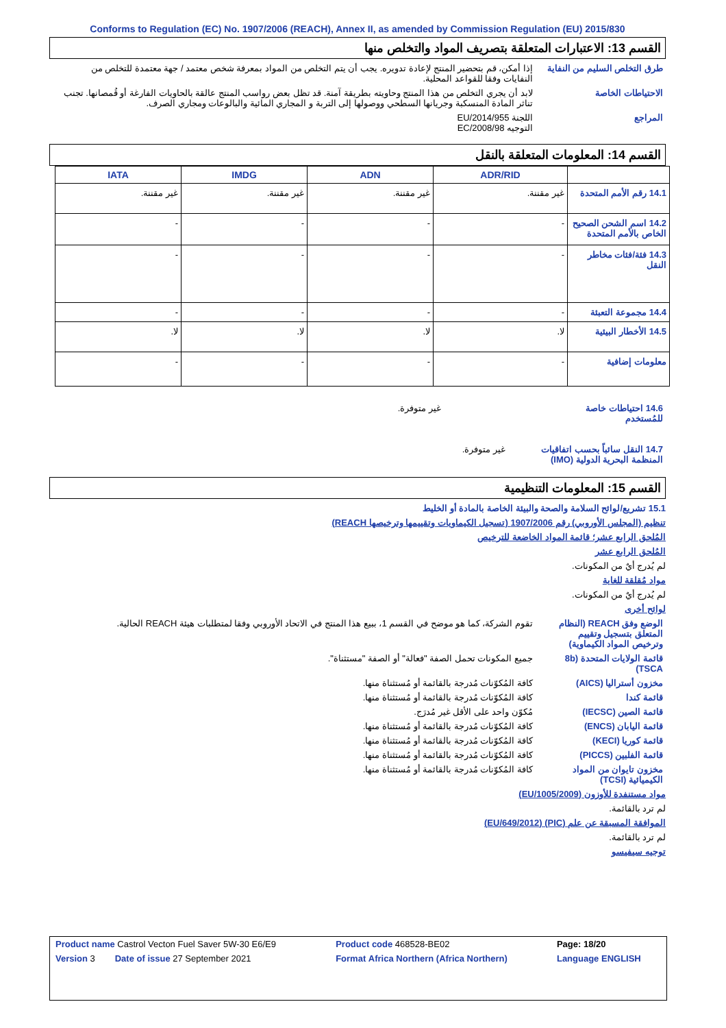Conforms to Regulation (EC) No. 1907/2006 (REACH), Annex II, as amended by Commission Regulation (EU) 2015/830
القسم 13: الاعتبارات المتعلقة بتصريف المواد والتخلص منها
طرق التخلص السليم من النفاية
إذا أمكن، قم بتحضير المنتج لإعادة تدويره. يجب أن يتم التخلص من المواد بمعرفة شخص معتمد / جهة معتمدة للتخلص من النفايات وفقا للقواعد المحلية.
الاحتياطات الخاصة لابد أن يجري التخلص من هذا المنتج وحاويته بطريقة آمنة. قد تظل بعض رواسب المنتج عالقة بالحاويات الفارغة أو قُمصانها. تجنب تناثر المادة المنسكبة وجريانها السطحي ووصولها إلى التربة و المجاري المائية والبالوعات ومجاري الصرف.
المراجع اللجنة EU/2014/955
التوجيه EC/2008/98
القسم 14: المعلومات المتعلقة بالنقل
| | ADR/RID | ADN | IMDG | IATA |
| --- | --- | --- | --- | --- |
| 14.1 رقم الأمم المتحدة | غير مقننة. | غير مقننة. | غير مقننة. | غير مقننة. |
| 14.2 اسم الشحن الصحيح الخاص بالأمم المتحدة | - | - | - | - |
| 14.3 فئة/فئات مخاطر النقل | - | - | - | - |
| 14.4 مجموعة التعبئة | - | - | - | - |
| 14.5 الأخطار البيئية | لا. | لا. | لا. | لا. |
| معلومات إضافية | - | - | - | - |
14.6 احتياطات خاصة للمُستخدم
غير متوفرة.
14.7 النقل سائباً بحسب اتفاقيات المنظمة البحرية الدولية (IMO)
غير متوفرة.
القسم 15: المعلومات التنظيمية
15.1 تشريع/لوائح السلامة والصحة والبيئة الخاصة بالمادة أو الخليط
تنظيم (المجلس الأوروبي) رقم 1907/2006 (تسجيل الكيماويات وتقييمها وترخيصها REACH)
المُلحق الرابع عشر؛ قائمة المواد الخاضعة للترخيص
المُلحق الرابع عشر
لم يُدرج أيٌ من المكونات.
مواد مُقلقة للغاية
لم يُدرج أيٌ من المكونات.
لوائح أخرى
الوضع وفق REACH (النظام المتعلق بتسجيل وتقييم وترخيص المواد الكيماوية)
تقوم الشركة، كما هو موضح في القسم 1، ببيع هذا المنتج في الاتحاد الأوروبي وفقا لمتطلبات هيئة REACH الحالية.
قائمة الولايات المتحدة (8b TSCA)
جميع المكونات تحمل الصفة "فعالة" أو الصفة "مستثناة".
مخزون أستراليا (AICS) كافة المُكوّنات مُدرجة بالقائمة أو مُستثناة منها.
قائمة كندا كافة المُكوّنات مُدرجة بالقائمة أو مُستثناة منها.
قائمة الصين (IECSC) مُكوّن واحد على الأقل غير مُدرَج.
قائمة اليابان (ENCS) كافة المُكوّنات مُدرجة بالقائمة أو مُستثناة منها.
قائمة كوريا (KECI) كافة المُكوّنات مُدرجة بالقائمة أو مُستثناة منها.
قائمة الفلبين (PICCS) كافة المُكوّنات مُدرجة بالقائمة أو مُستثناة منها.
مخزون تايوان من المواد الكيميائية (TCSI)
كافة المُكوّنات مُدرجة بالقائمة أو مُستثناة منها.
مواد مستنفدة للأوزون (EU/1005/2009)
لم ترد بالقائمة.
الموافقة المسبقة عن علم (PIC) (EU/649/2012)
لم ترد بالقائمة.
توجيه سيفيسو
| Product name Castrol Vecton Fuel Saver 5W-30 E6/E9 | Product code 468528-BE02 | Page: 18/20 |
| Version 3 Date of issue 27 September 2021 | Format Africa Northern (Africa Northern) | Language ENGLISH |